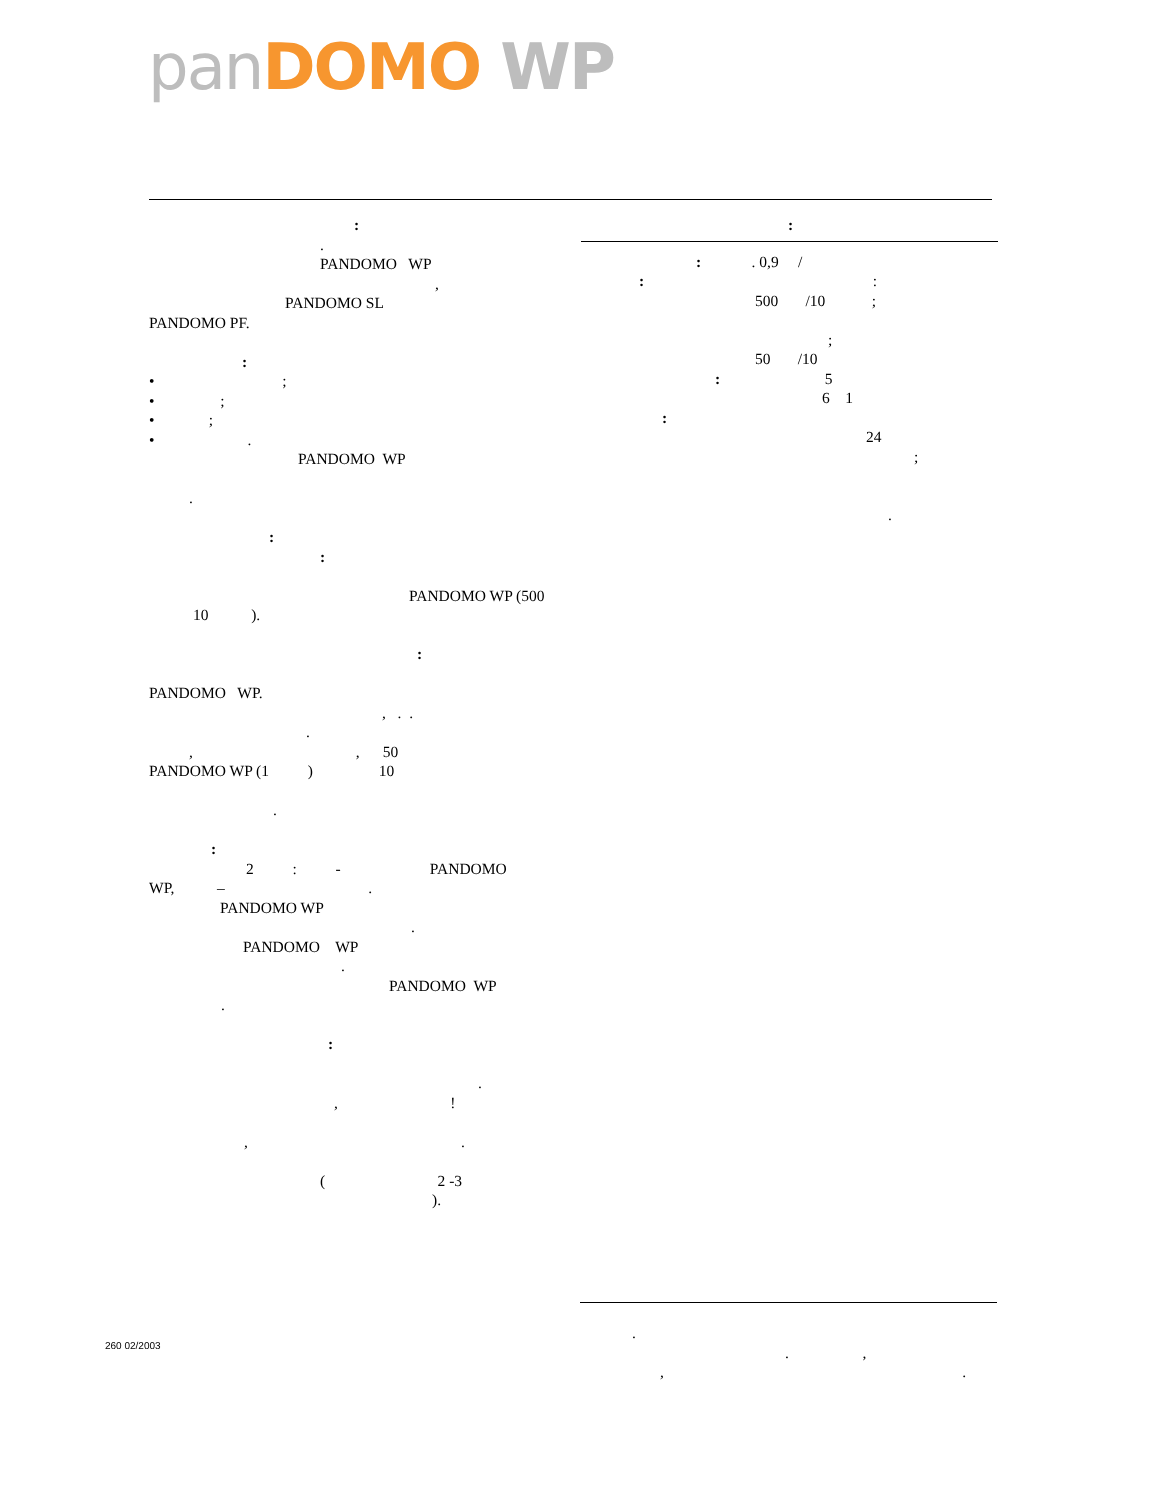pan DOMO WP
:
.
PANDOMO WP
,
PANDOMO SL
PANDOMO PF.
:
• ;
• ;
• ;
• .
PANDOMO WP
.
:
:
PANDOMO WP (500
10 ).
:
PANDOMO WP.
, . .
.
, , 50
PANDOMO WP (1 ) 10
.
:
2 : - PANDOMO
WP, – .
PANDOMO WP
.
PANDOMO WP
.
PANDOMO WP
.
:
.
, !
, .
( 2 -3
).
:
: . 0,9 /
: :
500 /10 ;
;
50 /10
: 5
6 1
:
24
;
.
.
. ,
, .
260 02/2003